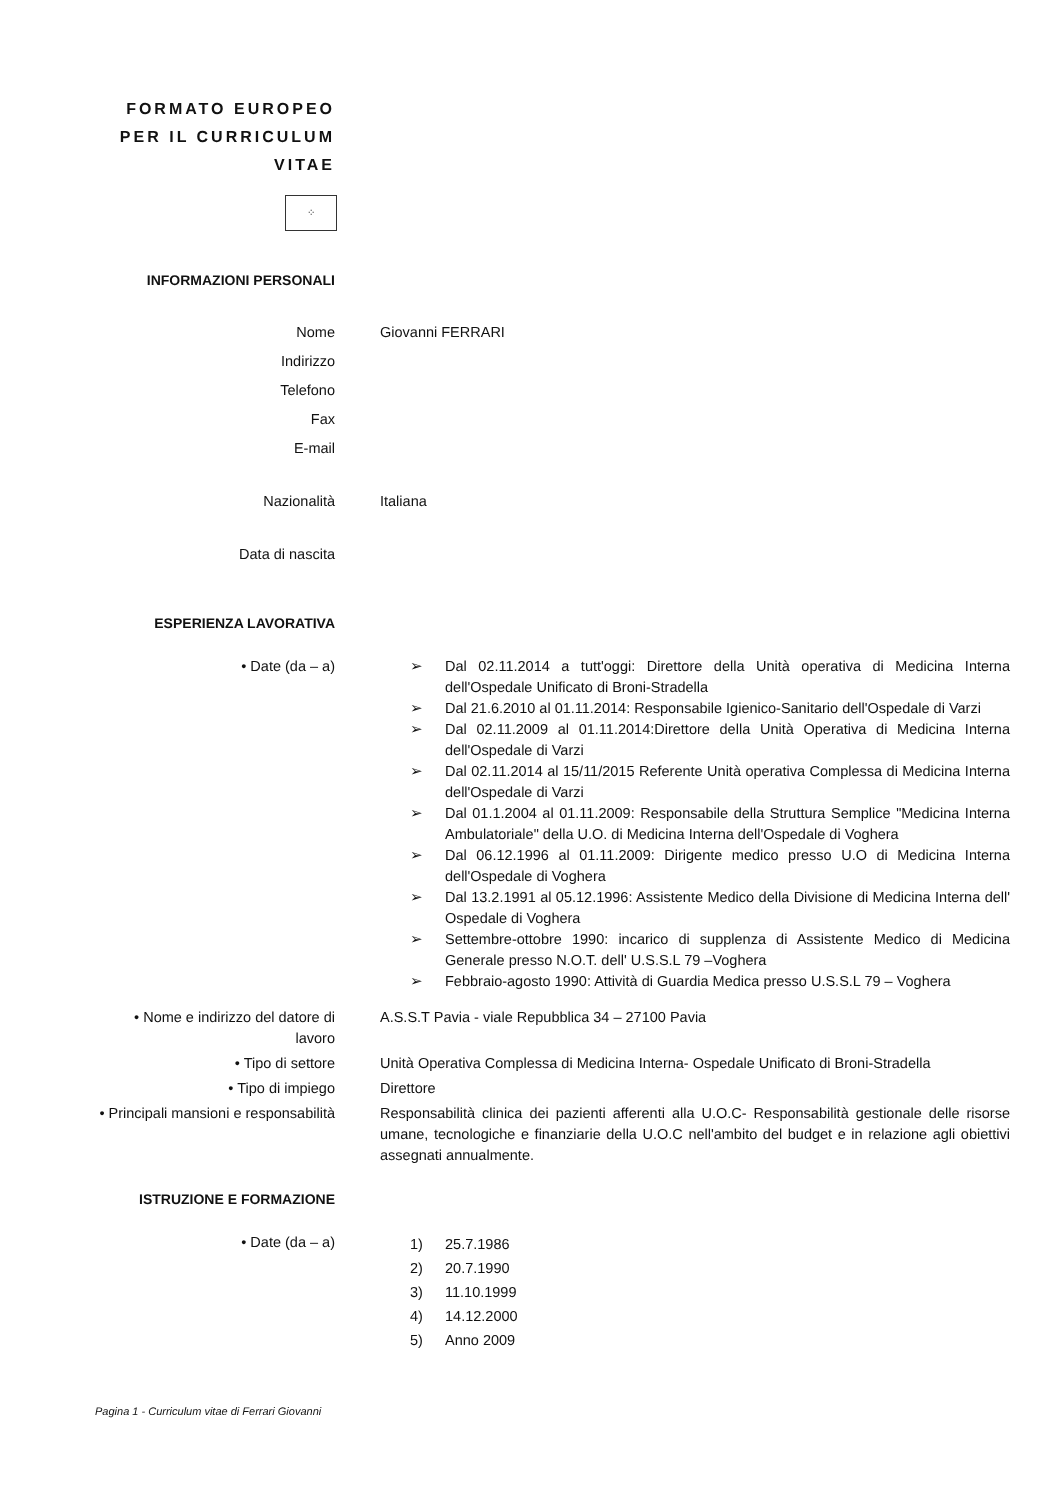FORMATO EUROPEO
PER IL CURRICULUM
VITAE
⁘
INFORMAZIONI PERSONALI
Nome Giovanni FERRARI
Indirizzo
Telefono
Fax
E-mail
Nazionalità Italiana
Data di nascita
ESPERIENZA LAVORATIVA
• Date (da – a) ➢ Dal 02.11.2014 a tutt'oggi: Direttore della Unità operativa di Medicina Interna dell'Ospedale Unificato di Broni-Stradella
➢ Dal 21.6.2010 al 01.11.2014: Responsabile Igienico-Sanitario dell'Ospedale di Varzi
➢ Dal 02.11.2009 al 01.11.2014:Direttore della Unità Operativa di Medicina Interna dell'Ospedale di Varzi
➢ Dal 02.11.2014 al 15/11/2015 Referente Unità operativa Complessa di Medicina Interna dell'Ospedale di Varzi
➢ Dal 01.1.2004 al 01.11.2009: Responsabile della Struttura Semplice "Medicina Interna Ambulatoriale" della U.O. di Medicina Interna dell'Ospedale di Voghera
➢ Dal 06.12.1996 al 01.11.2009: Dirigente medico presso U.O di Medicina Interna dell'Ospedale di Voghera
➢ Dal 13.2.1991 al 05.12.1996: Assistente Medico della Divisione di Medicina Interna dell' Ospedale di Voghera
➢ Settembre-ottobre 1990: incarico di supplenza di Assistente Medico di Medicina Generale presso N.O.T. dell' U.S.S.L 79 –Voghera
➢ Febbraio-agosto 1990: Attività di Guardia Medica presso U.S.S.L 79 – Voghera
• Nome e indirizzo del datore di
lavoro
A.S.S.T Pavia - viale Repubblica 34 – 27100 Pavia
• Tipo di settore Unità Operativa Complessa di Medicina Interna- Ospedale Unificato di Broni-Stradella
• Tipo di impiego Direttore
• Principali mansioni e responsabilità Responsabilità clinica dei pazienti afferenti alla U.O.C- Responsabilità gestionale delle risorse umane, tecnologiche e finanziarie della U.O.C nell'ambito del budget e in relazione agli obiettivi assegnati annualmente.
ISTRUZIONE E FORMAZIONE
• Date (da – a)
1) 25.7.1986
2) 20.7.1990
3) 11.10.1999
4) 14.12.2000
5) Anno 2009
Pagina 1 - Curriculum vitae di Ferrari Giovanni